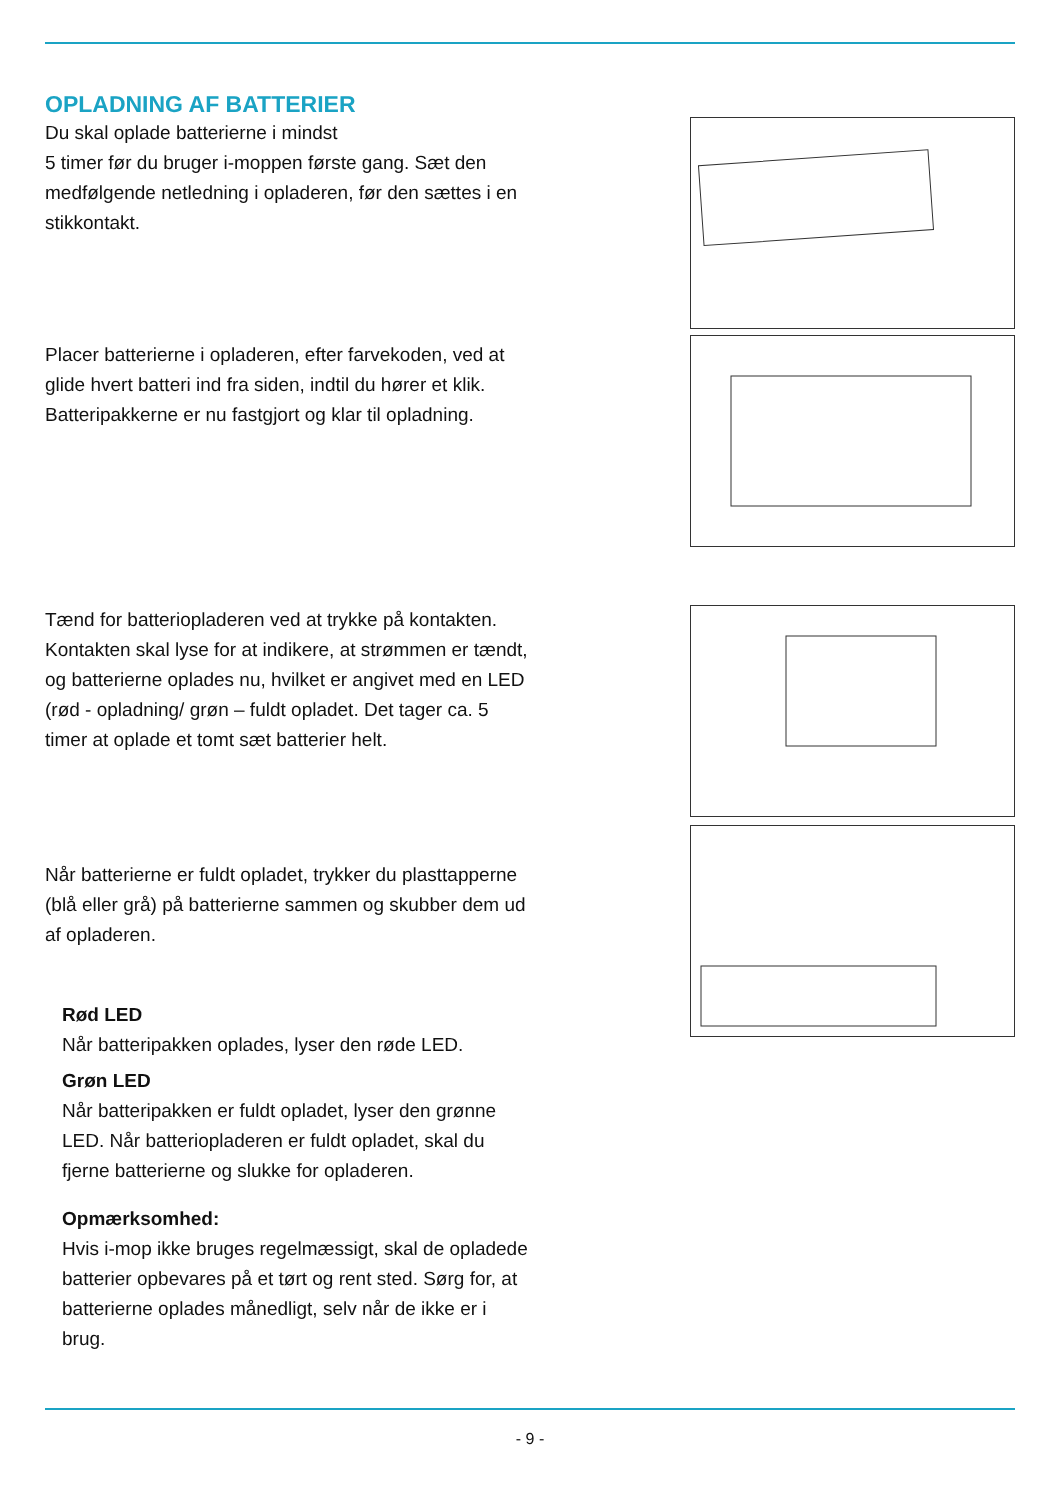OPLADNING AF BATTERIER
Du skal oplade batterierne i mindst
5 timer før du bruger i-moppen første gang. Sæt den medfølgende netledning i opladeren, før den sættes i en stikkontakt.
Placer batterierne i opladeren, efter farvekoden, ved at glide hvert batteri ind fra siden, indtil du hører et klik. Batteripakkerne er nu fastgjort og klar til opladning.
Tænd for batteriopladeren ved at trykke på kontakten. Kontakten skal lyse for at indikere, at strømmen er tændt, og batterierne oplades nu, hvilket er angivet med en LED (rød - opladning/ grøn – fuldt opladet. Det tager ca. 5 timer at oplade et tomt sæt batterier helt.
Når batterierne er fuldt opladet, trykker du plasttapperne (blå eller grå) på batterierne sammen og skubber dem ud af opladeren.
Rød LED
Når batteripakken oplades, lyser den røde LED.
Grøn LED
Når batteripakken er fuldt opladet, lyser den grønne LED. Når batteriopladeren er fuldt opladet, skal du fjerne batterierne og slukke for opladeren.
Opmærksomhed:
Hvis i-mop ikke bruges regelmæssigt, skal de opladede batterier opbevares på et tørt og rent sted. Sørg for, at batterierne oplades månedligt, selv når de ikke er i brug.
- 9 -